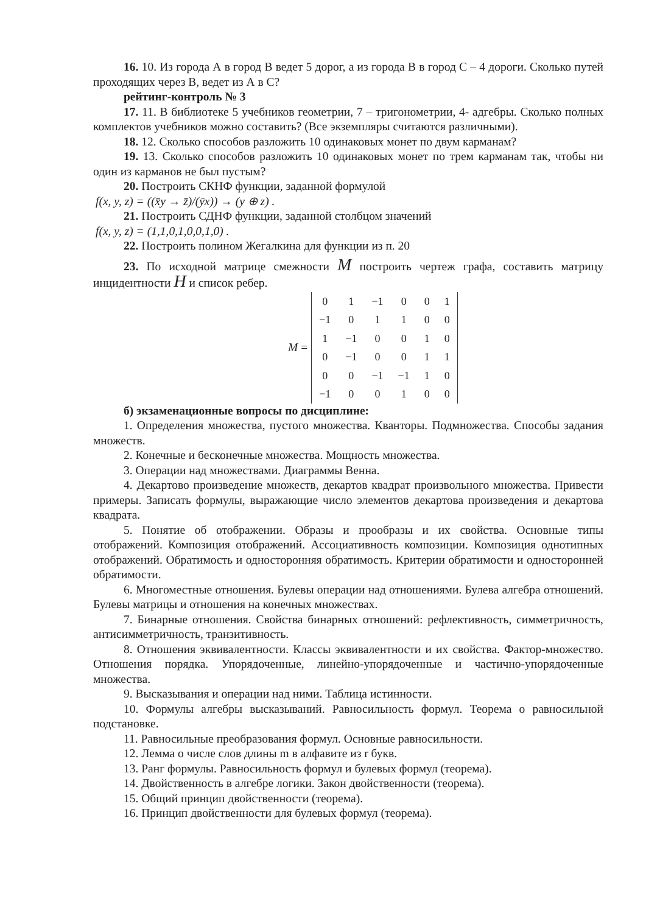16. 10. Из города А в город В ведет 5 дорог, а из города В в город С – 4 дороги. Сколько путей проходящих через В, ведет из А в С?
рейтинг-контроль № 3
17. 11. В библиотеке 5 учебников геометрии, 7 – тригонометрии, 4- адгебры. Сколько полных комплектов учебников можно составить? (Все экземпляры считаются различными).
18. 12. Сколько способов разложить 10 одинаковых монет по двум карманам?
19. 13. Сколько способов разложить 10 одинаковых монет по трем карманам так, чтобы ни один из карманов не был пустым?
20. Построить СКНФ функции, заданной формулой
f(x, y, z) = ((x̄y → z̄)/(ȳx)) → (y ⊕ z) .
21. Построить СДНФ функции, заданной столбцом значений
f(x, y, z) = (1,1,0,1,0,0,1,0) .
22. Построить полином Жегалкина для функции из п. 20
23. По исходной матрице смежности M построить чертеж графа, составить матрицу инцидентности H и список ребер.
M =
| 0 | 1 | −1 | 0 | 0 | 1 |
| −1 | 0 | 1 | 1 | 0 | 0 |
| 1 | −1 | 0 | 0 | 1 | 0 |
| 0 | −1 | 0 | 0 | 1 | 1 |
| 0 | 0 | −1 | −1 | 1 | 0 |
| −1 | 0 | 0 | 1 | 0 | 0 |
б) экзаменационные вопросы по дисциплине:
1. Определения множества, пустого множества. Кванторы. Подмножества. Способы задания множеств.
2. Конечные и бесконечные множества. Мощность множества.
3. Операции над множествами. Диаграммы Венна.
4. Декартово произведение множеств, декартов квадрат произвольного множества. Привести примеры. Записать формулы, выражающие число элементов декартова произведения и декартова квадрата.
5. Понятие об отображении. Образы и прообразы и их свойства. Основные типы отображений. Композиция отображений. Ассоциативность композиции. Композиция однотипных отображений. Обратимость и односторонняя обратимость. Критерии обратимости и односторонней обратимости.
6. Многоместные отношения. Булевы операции над отношениями. Булева алгебра отношений. Булевы матрицы и отношения на конечных множествах.
7. Бинарные отношения. Свойства бинарных отношений: рефлективность, симметричность, антисимметричность, транзитивность.
8. Отношения эквивалентности. Классы эквивалентности и их свойства. Фактор-множество. Отношения порядка. Упорядоченные, линейно-упорядоченные и частично-упорядоченные множества.
9. Высказывания и операции над ними. Таблица истинности.
10. Формулы алгебры высказываний. Равносильность формул. Теорема о равносильной подстановке.
11. Равносильные преобразования формул. Основные равносильности.
12. Лемма о числе слов длины m в алфавите из r букв.
13. Ранг формулы. Равносильность формул и булевых формул (теорема).
14. Двойственность в алгебре логики. Закон двойственности (теорема).
15. Общий принцип двойственности (теорема).
16. Принцип двойственности для булевых формул (теорема).